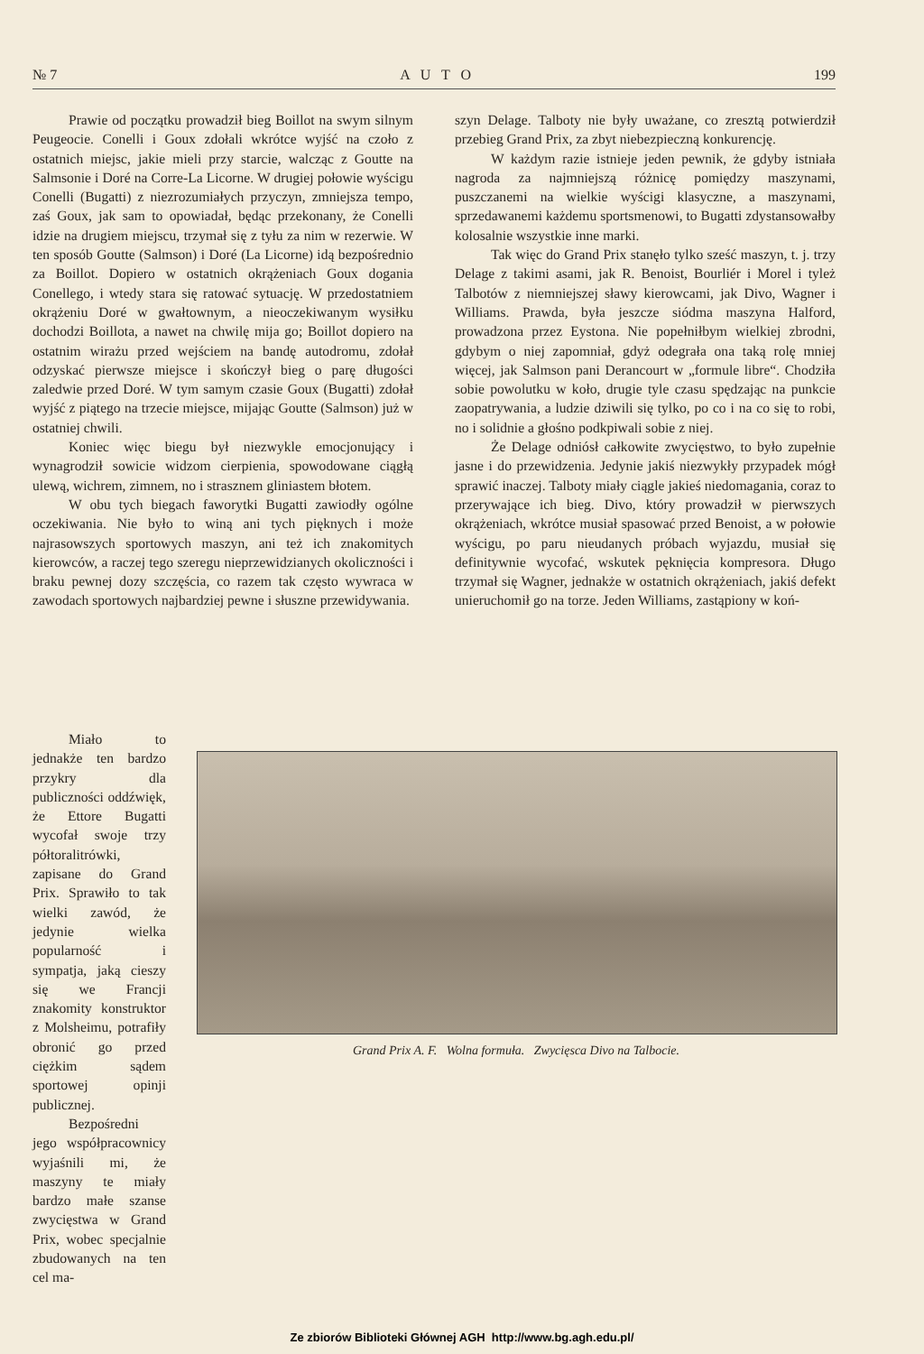№ 7 A U T O 199
Prawie od początku prowadził bieg Boillot na swym silnym Peugeocie. Conelli i Goux zdołali wkrótce wyjść na czoło z ostatnich miejsc, jakie mieli przy starcie, walcząc z Goutte na Salmsonie i Doré na Corre-La Licorne. W drugiej połowie wyścigu Conelli (Bugatti) z niezrozumiałych przyczyn, zmniejsza tempo, zaś Goux, jak sam to opowiadał, będąc przekonany, że Conelli idzie na drugiem miejscu, trzymał się z tyłu za nim w rezerwie. W ten sposób Goutte (Salmson) i Doré (La Licorne) idą bezpośrednio za Boillot. Dopiero w ostatnich okrążeniach Goux dogania Conellego, i wtedy stara się ratować sytuację. W przedostatniem okrążeniu Doré w gwałtownym, a nieoczekiwanym wysiłku dochodzi Boillota, a nawet na chwilę mija go; Boillot dopiero na ostatnim wirażu przed wejściem na bandę autodromu, zdołał odzyskać pierwsze miejsce i skończył bieg o parę długości zaledwie przed Doré. W tym samym czasie Goux (Bugatti) zdołał wyjść z piątego na trzecie miejsce, mijając Goutte (Salmson) już w ostatniej chwili.
Koniec więc biegu był niezwykle emocjonujący i wynagrodził sowicie widzom cierpienia, spowodowane ciągłą ulewą, wichrem, zimnem, no i strasznem gliniastem błotem.
W obu tych biegach faworytki Bugatti zawiodły ogólne oczekiwania. Nie było to winą ani tych pięknych i może najrasowszych sportowych maszyn, ani też ich znakomitych kierowców, a raczej tego szeregu nieprzewidzianych okoliczności i braku pewnej dozy szczęścia, co razem tak często wywraca w zawodach sportowych najbardziej pewne i słuszne przewidywania.
szyn Delage. Talboty nie były uważane, co zresztą potwierdził przebieg Grand Prix, za zbyt niebezpieczną konkurencję.
W każdym razie istnieje jeden pewnik, że gdyby istniała nagroda za najmniejszą różnicę pomiędzy maszynami, puszczanemi na wielkie wyścigi klasyczne, a maszynami, sprzedawanemi każdemu sportsmenowi, to Bugatti zdystansowałby kolosalnie wszystkie inne marki.
Tak więc do Grand Prix stanęło tylko sześć maszyn, t. j. trzy Delage z takimi asami, jak R. Benoist, Bourliér i Morel i tyleż Talbotów z niemniejszej sławy kierowcami, jak Divo, Wagner i Williams. Prawda, była jeszcze siódma maszyna Halford, prowadzona przez Eystona. Nie popełniłbym wielkiej zbrodni, gdybym o niej zapomniał, gdyż odegrała ona taką rolę mniej więcej, jak Salmson pani Derancourt w „formule libre“. Chodziła sobie powolutku w koło, drugie tyle czasu spędzając na punkcie zaopatrywania, a ludzie dziwili się tylko, po co i na co się to robi, no i solidnie a głośno podkpiwali sobie z niej.
Że Delage odniósł całkowite zwycięstwo, to było zupełnie jasne i do przewidzenia. Jedynie jakiś niezwykły przypadek mógł sprawić inaczej. Talboty miały ciągle jakieś niedomagania, coraz to przerywające ich bieg. Divo, który prowadził w pierwszych okrążeniach, wkrótce musiał spasować przed Benoist, a w połowie wyścigu, po paru nieudanych próbach wyjazdu, musiał się definitywnie wycofać, wskutek pęknięcia kompresora. Długo trzymał się Wagner, jednakże w ostatnich okrążeniach, jakiś defekt unieruchomił go na torze. Jeden Williams, zastąpiony w koń-
Miało to jednakże ten bardzo przykry dla publiczności oddźwięk, że Ettore Bugatti wycofał swoje trzy półtoralitrówki, zapisane do Grand Prix. Sprawiło to tak wielki zawód, że jedynie wielka popularność i sympatja, jaką cieszy się we Francji znakomity konstruktor z Molsheimu, potrafiły obronić go przed ciężkim sądem sportowej opinji publicznej.
Bezpośredni jego współpracownicy wyjaśnili mi, że maszyny te miały bardzo małe szanse zwycięstwa w Grand Prix, wobec specjalnie zbudowanych na ten cel ma-
Grand Prix A. F. Wolna formuła. Zwycięsca Divo na Talbocie.
Ze zbiorów Biblioteki Głównej AGH http://www.bg.agh.edu.pl/